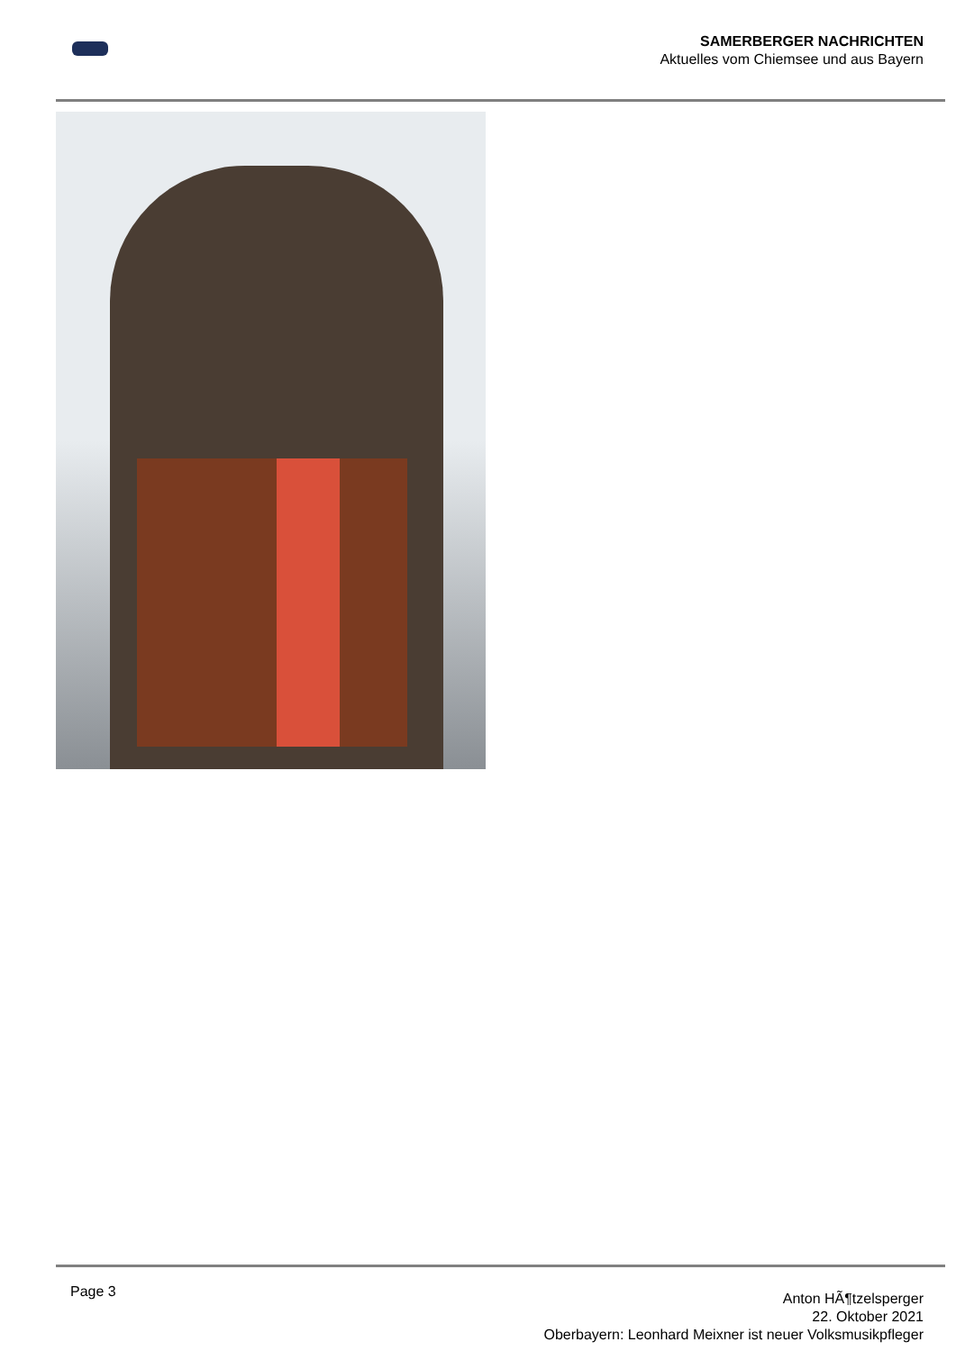SAMERBERGER NACHRICHTEN
Aktuelles vom Chiemsee und aus Bayern
Page 3
Anton HÃ¶tzelsperger
22. Oktober 2021
Oberbayern: Leonhard Meixner ist neuer Volksmusikpfleger